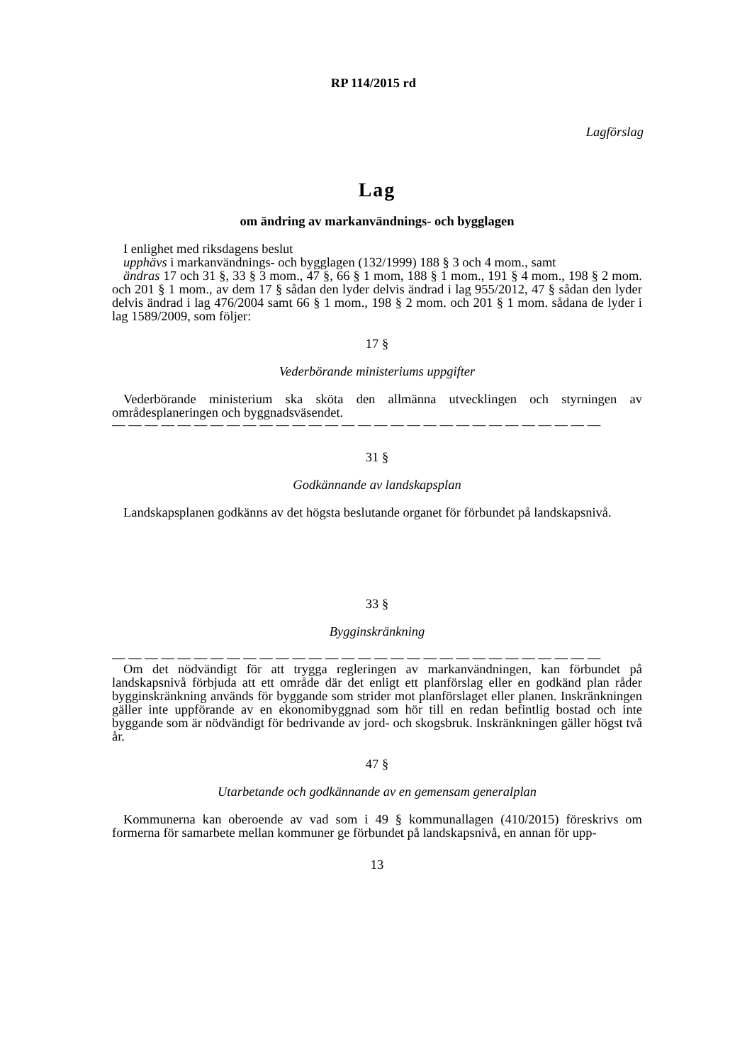RP 114/2015 rd
Lagförslag
Lag
om ändring av markanvändnings- och bygglagen
I enlighet med riksdagens beslut
upphävs i markanvändnings- och bygglagen (132/1999) 188 § 3 och 4 mom., samt
ändras 17 och 31 §, 33 § 3 mom., 47 §, 66 § 1 mom, 188 § 1 mom., 191 § 4 mom., 198 § 2 mom. och 201 § 1 mom., av dem 17 § sådan den lyder delvis ändrad i lag 955/2012, 47 § sådan den lyder delvis ändrad i lag 476/2004 samt 66 § 1 mom., 198 § 2 mom. och 201 § 1 mom. sådana de lyder i lag 1589/2009, som följer:
17 §
Vederbörande ministeriums uppgifter
Vederbörande ministerium ska sköta den allmänna utvecklingen och styrningen av områdesplaneringen och byggnadsväsendet.
— — — — — — — — — — — — — — — — — — — — — — — — — — — — — —
31 §
Godkännande av landskapsplan
Landskapsplanen godkänns av det högsta beslutande organet för förbundet på landskapsnivå.
33 §
Bygginskränkning
— — — — — — — — — — — — — — — — — — — — — — — — — — — — — —
Om det nödvändigt för att trygga regleringen av markanvändningen, kan förbundet på landskapsnivå förbjuda att ett område där det enligt ett planförslag eller en godkänd plan råder bygginskränkning används för byggande som strider mot planförslaget eller planen. Inskränkningen gäller inte uppförande av en ekonomibyggnad som hör till en redan befintlig bostad och inte byggande som är nödvändigt för bedrivande av jord- och skogsbruk. Inskränkningen gäller högst två år.
47 §
Utarbetande och godkännande av en gemensam generalplan
Kommunerna kan oberoende av vad som i 49 § kommunallagen (410/2015) föreskrivs om formerna för samarbete mellan kommuner ge förbundet på landskapsnivå, en annan för upp-
13